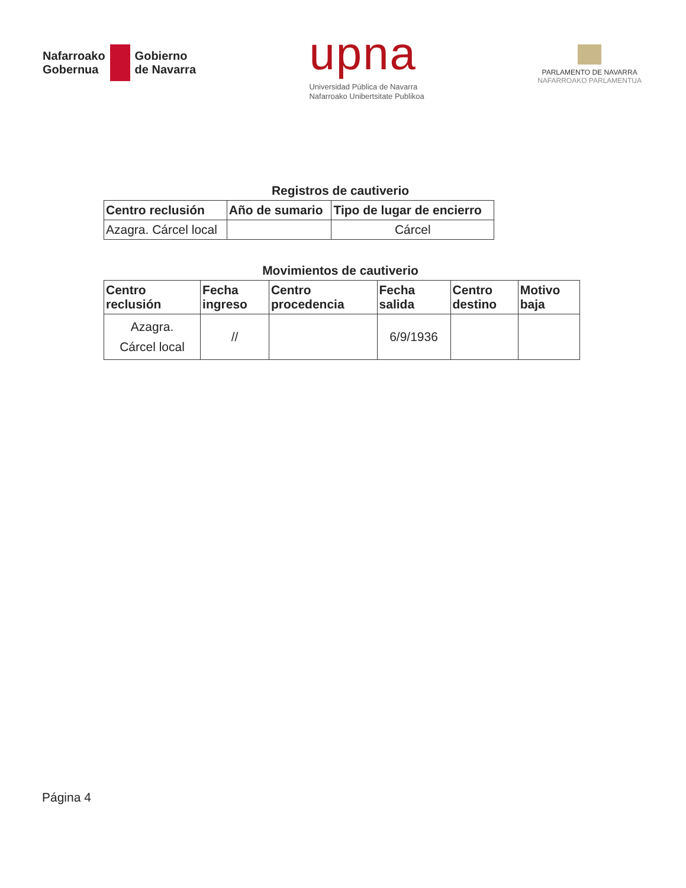Nafarroako
Gobernua
Gobierno
de Navarra
upna
Universidad Pública de Navarra
Nafarroako Unibertsitate Publikoa
PARLAMENTO DE NAVARRA
NAFARROAKO PARLAMENTUA
Registros de cautiverio
| Centro reclusión | Año de sumario | Tipo de lugar de encierro |
| --- | --- | --- |
| Azagra. Cárcel local | | Cárcel |
Movimientos de cautiverio
| Centro reclusión | Fecha ingreso | Centro procedencia | Fecha salida | Centro destino | Motivo baja |
| --- | --- | --- | --- | --- | --- |
| Azagra. Cárcel local | // | | 6/9/1936 | | |
Página 4